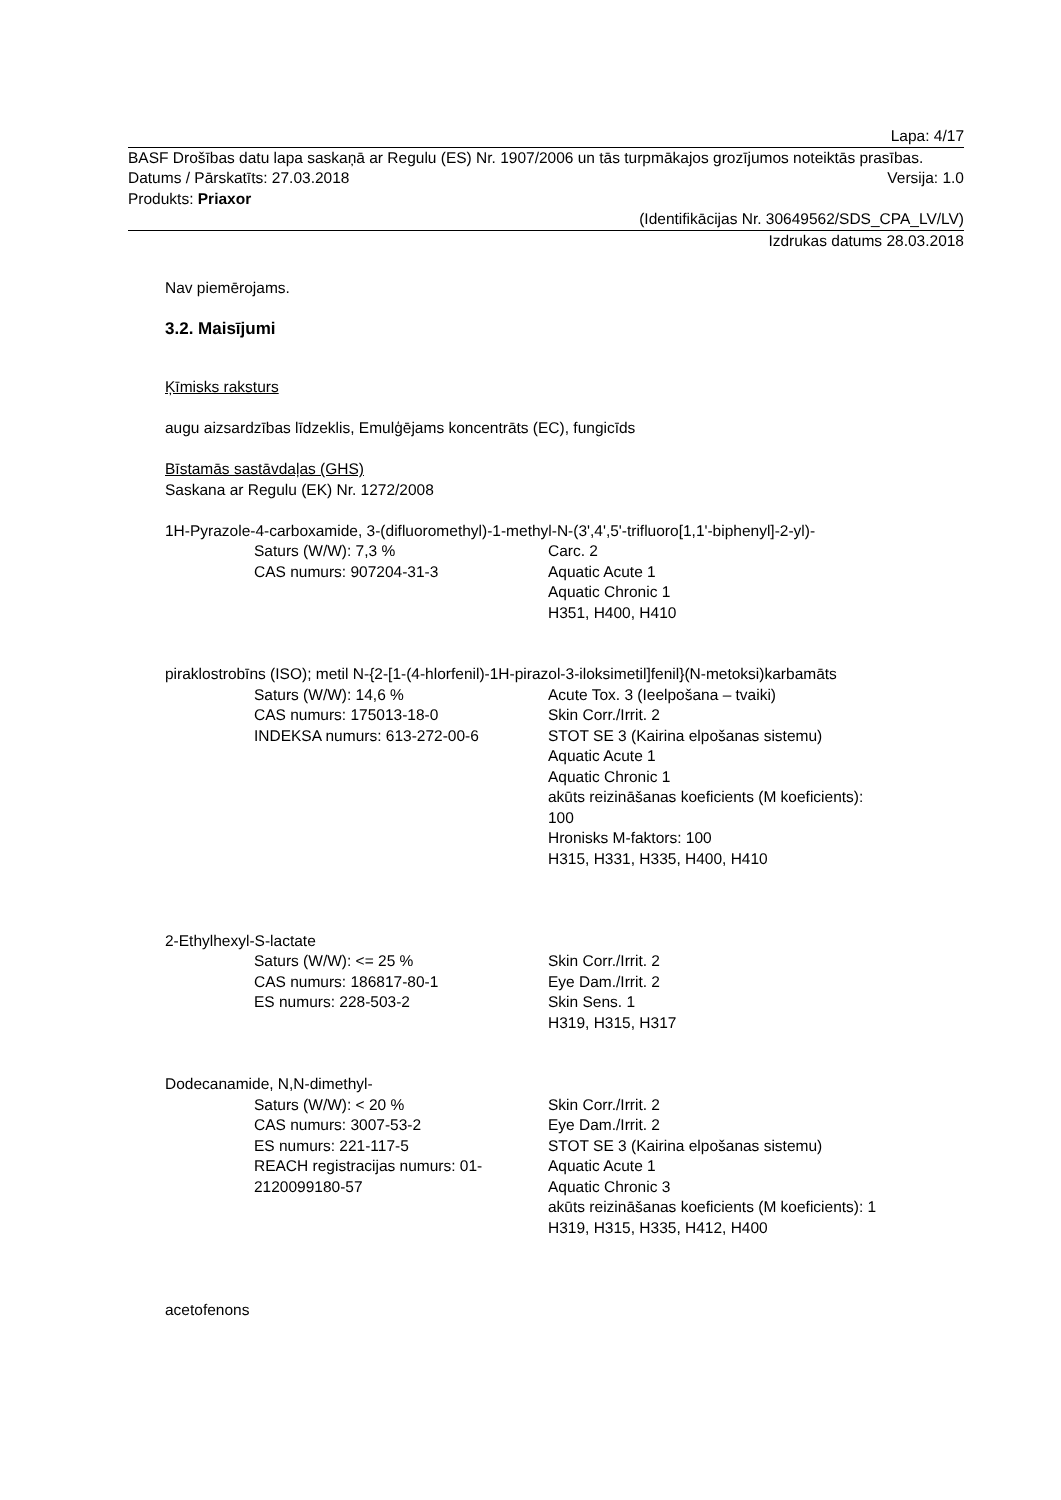Lapa: 4/17
BASF Drošības datu lapa saskaņā ar Regulu (ES) Nr. 1907/2006 un tās turpmākajos grozījumos noteiktās prasības.
Datums / Pārskatīts: 27.03.2018 Versija: 1.0
Produkts: Priaxor
(Identifikācijas Nr. 30649562/SDS_CPA_LV/LV)
Izdrukas datums 28.03.2018
Nav piemērojams.
3.2. Maisījumi
Ķīmisks raksturs
augu aizsardzības līdzeklis, Emulģējams koncentrāts (EC), fungicīds
Bīstamās sastāvdaļas (GHS)
Saskana ar Regulu (EK) Nr. 1272/2008
1H-Pyrazole-4-carboxamide, 3-(difluoromethyl)-1-methyl-N-(3',4',5'-trifluoro[1,1'-biphenyl]-2-yl)-
Saturs (W/W): 7,3 %
CAS numurs: 907204-31-3
Carc. 2
Aquatic Acute 1
Aquatic Chronic 1
H351, H400, H410
piraklostrobīns (ISO); metil N-{2-[1-(4-hlorfenil)-1H-pirazol-3-iloksimetil]fenil}(N-metoksi)karbamāts
Saturs (W/W): 14,6 %
CAS numurs: 175013-18-0
INDEKSA numurs: 613-272-00-6
Acute Tox. 3 (Ieelpošana – tvaiki)
Skin Corr./Irrit. 2
STOT SE 3 (Kairina elpošanas sistemu)
Aquatic Acute 1
Aquatic Chronic 1
akūts reizināšanas koeficients (M koeficients):
100
Hronisks M-faktors: 100
H315, H331, H335, H400, H410
2-Ethylhexyl-S-lactate
Saturs (W/W): <= 25 %
CAS numurs: 186817-80-1
ES numurs: 228-503-2
Skin Corr./Irrit. 2
Eye Dam./Irrit. 2
Skin Sens. 1
H319, H315, H317
Dodecanamide, N,N-dimethyl-
Saturs (W/W): < 20 %
CAS numurs: 3007-53-2
ES numurs: 221-117-5
REACH registracijas numurs: 01-
2120099180-57
Skin Corr./Irrit. 2
Eye Dam./Irrit. 2
STOT SE 3 (Kairina elpošanas sistemu)
Aquatic Acute 1
Aquatic Chronic 3
akūts reizināšanas koeficients (M koeficients): 1
H319, H315, H335, H412, H400
acetofenons